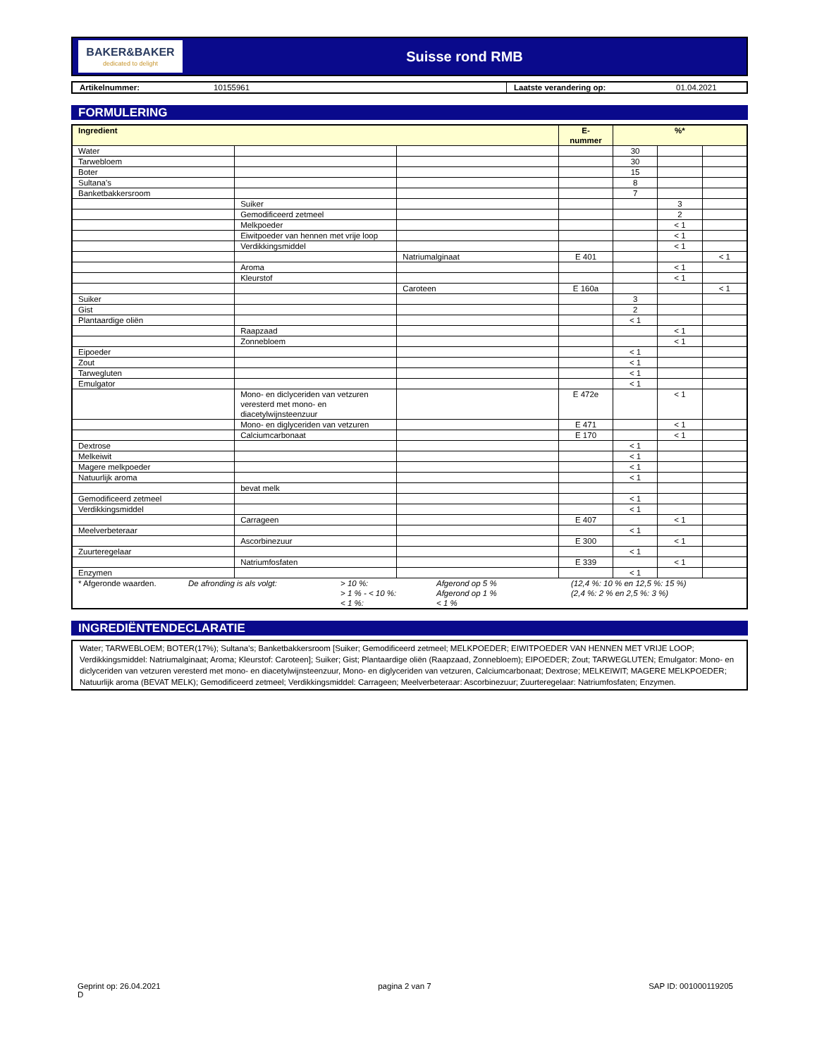BAKER&BAKER
dedicated to delight
Suisse rond RMB
Artikelnummer: 10155961 Laatste verandering op: 01.04.2021
FORMULERING
| Ingredient | | | E- nummer | %* | | |
| --- | --- | --- | --- | --- | --- | --- |
| Water | | | | 30 | | |
| Tarwebloem | | | | 30 | | |
| Boter | | | | 15 | | |
| Sultana's | | | | 8 | | |
| Banketbakkersroom | | | | 7 | | |
| | Suiker | | | | 3 | |
| | Gemodificeerd zetmeel | | | | 2 | |
| | Melkpoeder | | | | < 1 | |
| | Eiwitpoeder van hennen met vrije loop | | | | < 1 | |
| | Verdikkingsmiddel | | | | < 1 | |
| | | Natriumalginaat | E 401 | | | < 1 |
| | Aroma | | | | < 1 | |
| | Kleurstof | | | | < 1 | |
| | | Caroteen | E 160a | | | < 1 |
| Suiker | | | | 3 | | |
| Gist | | | | 2 | | |
| Plantaardige oliën | | | | < 1 | | |
| | Raapzaad | | | | < 1 | |
| | Zonnebloem | | | | < 1 | |
| Eipoeder | | | | < 1 | | |
| Zout | | | | < 1 | | |
| Tarwegluten | | | | < 1 | | |
| Emulgator | | | | < 1 | | |
| | Mono- en diclyceriden van vetzuren veresterd met mono- en diacetylwijnsteenzuur | | E 472e | | < 1 | |
| | Mono- en diglyceriden van vetzuren | | E 471 | | < 1 | |
| | Calciumcarbonaat | | E 170 | | < 1 | |
| Dextrose | | | | < 1 | | |
| Melkeiwit | | | | < 1 | | |
| Magere melkpoeder | | | | < 1 | | |
| Natuurlijk aroma | | | | < 1 | | |
| | bevat melk | | | | | |
| Gemodificeerd zetmeel | | | | < 1 | | |
| Verdikkingsmiddel | | | | < 1 | | |
| | Carrageen | | E 407 | | < 1 | |
| Meelverbeteraar | | | | < 1 | | |
| | Ascorbinezuur | | E 300 | | < 1 | |
| Zuurteregelaar | | | | < 1 | | |
| | Natriumfosfaten | | E 339 | | < 1 | |
| Enzymen | | | | < 1 | | |
| / * Afgeronde waarden. / De afronding is als volgt: / > 10 %: > 1 % - < 10 %: < 1 %: / Afgerond op 5 % Afgerond op 1 % < 1 % / (12,4 %: 10 % en 12,5 %: 15 %) (2,4 %: 2 % en 2,5 %: 3 %) / | | | | | | |
INGREDIËNTENDECLARATIE
Water; TARWEBLOEM; BOTER(17%); Sultana's; Banketbakkersroom [Suiker; Gemodificeerd zetmeel; MELKPOEDER; EIWITPOEDER VAN HENNEN MET VRIJE LOOP; Verdikkingsmiddel: Natriumalginaat; Aroma; Kleurstof: Caroteen]; Suiker; Gist; Plantaardige oliën (Raapzaad, Zonnebloem); EIPOEDER; Zout; TARWEGLUTEN; Emulgator: Mono- en diclyceriden van vetzuren veresterd met mono- en diacetylwijnsteenzuur, Mono- en diglyceriden van vetzuren, Calciumcarbonaat; Dextrose; MELKEIWIT; MAGERE MELKPOEDER; Natuurlijk aroma (BEVAT MELK); Gemodificeerd zetmeel; Verdikkingsmiddel: Carrageen; Meelverbeteraar: Ascorbinezuur; Zuurteregelaar: Natriumfosfaten; Enzymen.
Geprint op: 26.04.2021
D pagina 2 van 7 SAP ID: 001000119205